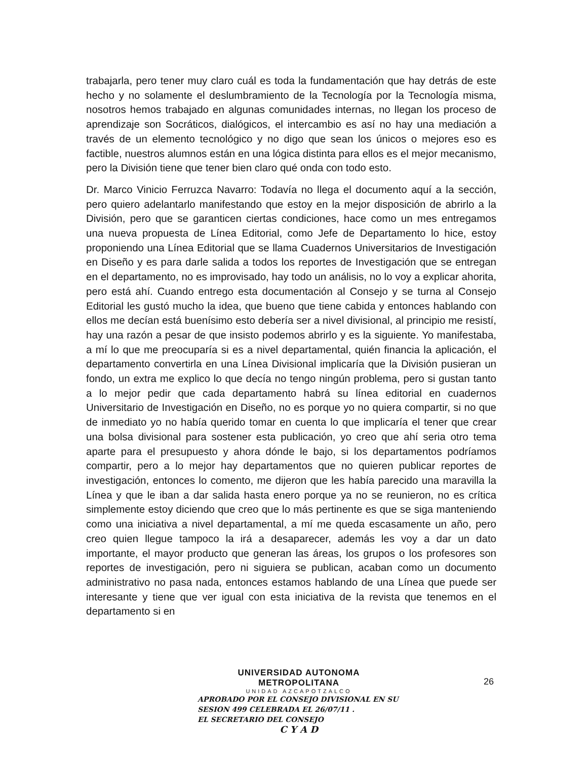trabajarla, pero tener muy claro cuál es toda la fundamentación que hay detrás de este hecho y no solamente el deslumbramiento de la Tecnología por la Tecnología misma, nosotros hemos trabajado en algunas comunidades internas, no llegan los proceso de aprendizaje son Socráticos, dialógicos, el intercambio es así no hay una mediación a través de un elemento tecnológico y no digo que sean los únicos o mejores eso es factible, nuestros alumnos están en una lógica distinta para ellos es el mejor mecanismo, pero la División tiene que tener bien claro qué onda con todo esto.
Dr. Marco Vinicio Ferruzca Navarro: Todavía no llega el documento aquí a la sección, pero quiero adelantarlo manifestando que estoy en la mejor disposición de abrirlo a la División, pero que se garanticen ciertas condiciones, hace como un mes entregamos una nueva propuesta de Línea Editorial, como Jefe de Departamento lo hice, estoy proponiendo una Línea Editorial que se llama Cuadernos Universitarios de Investigación en Diseño y es para darle salida a todos los reportes de Investigación que se entregan en el departamento, no es improvisado, hay todo un análisis, no lo voy a explicar ahorita, pero está ahí. Cuando entrego esta documentación al Consejo y se turna al Consejo Editorial les gustó mucho la idea, que bueno que tiene cabida y entonces hablando con ellos me decían está buenísimo esto debería ser a nivel divisional, al principio me resistí, hay una razón a pesar de que insisto podemos abrirlo y es la siguiente. Yo manifestaba, a mí lo que me preocuparía si es a nivel departamental, quién financia la aplicación, el departamento convertirla en una Línea Divisional implicaría que la División pusieran un fondo, un extra me explico lo que decía no tengo ningún problema, pero si gustan tanto a lo mejor pedir que cada departamento habrá su línea editorial en cuadernos Universitario de Investigación en Diseño, no es porque yo no quiera compartir, si no que de inmediato yo no había querido tomar en cuenta lo que implicaría el tener que crear una bolsa divisional para sostener esta publicación, yo creo que ahí seria otro tema aparte para el presupuesto y ahora dónde le bajo, si los departamentos podríamos compartir, pero a lo mejor hay departamentos que no quieren publicar reportes de investigación, entonces lo comento, me dijeron que les había parecido una maravilla la Línea y que le iban a dar salida hasta enero porque ya no se reunieron, no es crítica simplemente estoy diciendo que creo que lo más pertinente es que se siga manteniendo como una iniciativa a nivel departamental, a mí me queda escasamente un año, pero creo quien llegue tampoco la irá a desaparecer, además les voy a dar un dato importante, el mayor producto que generan las áreas, los grupos o los profesores son reportes de investigación, pero ni siguiera se publican, acaban como un documento administrativo no pasa nada, entonces estamos hablando de una Línea que puede ser interesante y tiene que ver igual con esta iniciativa de la revista que tenemos en el departamento si en
UNIVERSIDAD AUTONOMA METROPOLITANA
UNIDAD AZCAPOTZALCO
APROBADO POR EL CONSEJO DIVISIONAL EN SU
SESION 499 CELEBRADA EL 26/07/11 .
EL SECRETARIO DEL CONSEJO
C Y A D
26